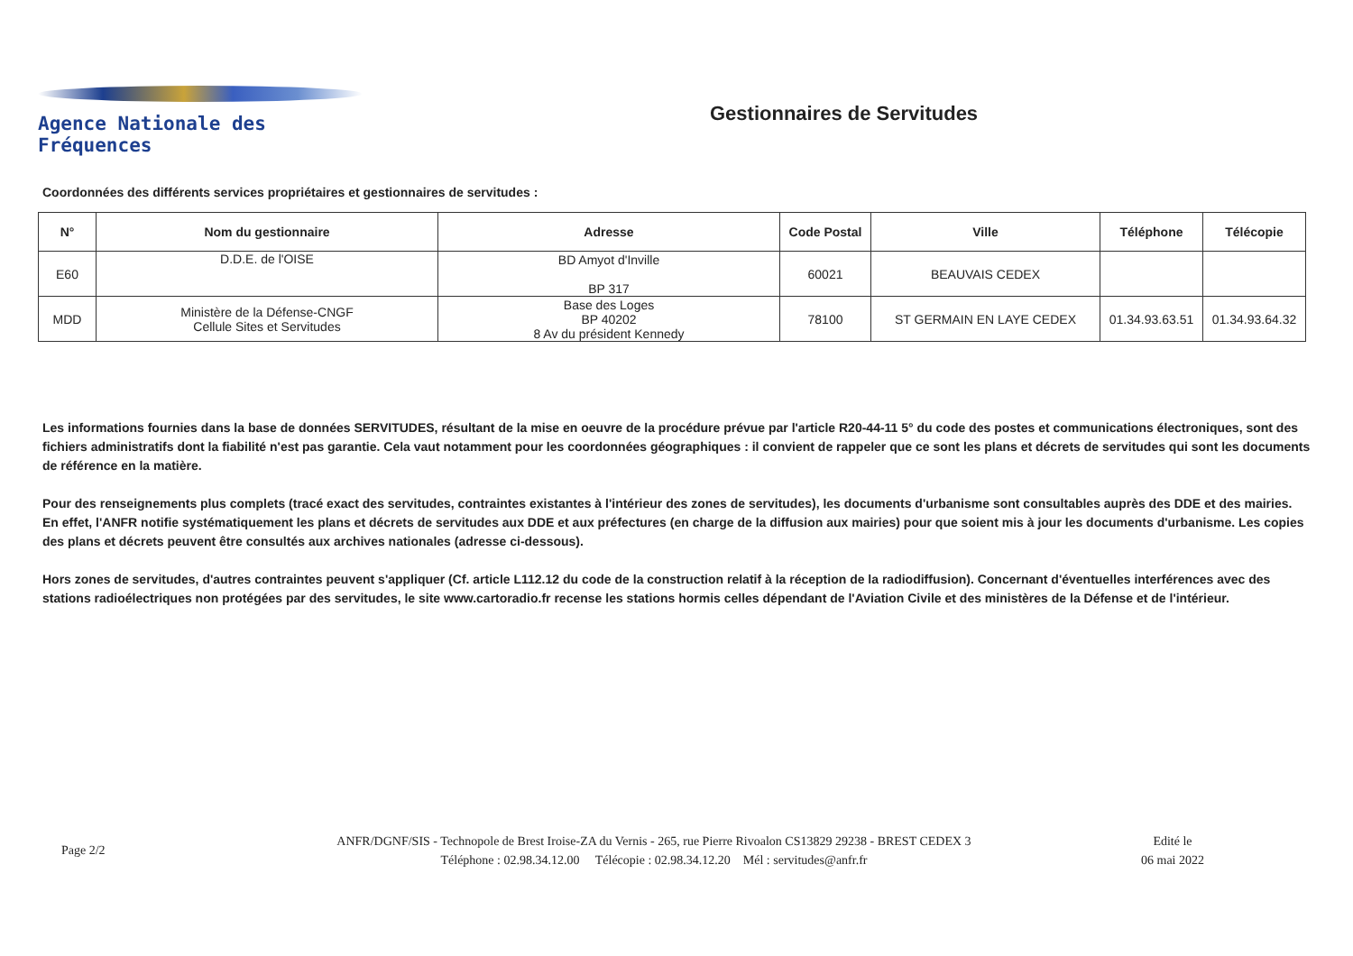Agence Nationale des Fréquences
Gestionnaires de Servitudes
Coordonnées des différents services propriétaires et gestionnaires de servitudes :
| N° | Nom du gestionnaire | Adresse | Code Postal | Ville | Téléphone | Télécopie |
| --- | --- | --- | --- | --- | --- | --- |
| E60 | D.D.E. de l'OISE | BD Amyot d'Inville BP 317 | 60021 | BEAUVAIS CEDEX | | |
| MDD | Ministère de la Défense-CNGF Cellule Sites et Servitudes | Base des Loges BP 40202 8 Av du président Kennedy | 78100 | ST GERMAIN EN LAYE CEDEX | 01.34.93.63.51 | 01.34.93.64.32 |
Les informations fournies dans la base de données SERVITUDES, résultant de la mise en oeuvre de la procédure prévue par l'article R20-44-11 5° du code des postes et communications électroniques, sont des fichiers administratifs dont la fiabilité n'est pas garantie. Cela vaut notamment pour les coordonnées géographiques : il convient de rappeler que ce sont les plans et décrets de servitudes qui sont les documents de référence en la matière.
Pour des renseignements plus complets (tracé exact des servitudes, contraintes existantes à l'intérieur des zones de servitudes), les documents d'urbanisme sont consultables auprès des DDE et des mairies. En effet, l'ANFR notifie systématiquement les plans et décrets de servitudes aux DDE et aux préfectures (en charge de la diffusion aux mairies) pour que soient mis à jour les documents d'urbanisme. Les copies des plans et décrets peuvent être consultés aux archives nationales (adresse ci-dessous).
Hors zones de servitudes, d'autres contraintes peuvent s'appliquer (Cf. article L112.12 du code de la construction relatif à la réception de la radiodiffusion). Concernant d'éventuelles interférences avec des stations radioélectriques non protégées par des servitudes, le site www.cartoradio.fr recense les stations hormis celles dépendant de l'Aviation Civile et des ministères de la Défense et de l'intérieur.
Page 2/2
ANFR/DGNF/SIS - Technopole de Brest Iroise-ZA du Vernis - 265, rue Pierre Rivoalon CS13829 29238 - BREST CEDEX 3
Téléphone : 02.98.34.12.00 Télécopie : 02.98.34.12.20 Mél : servitudes@anfr.fr
Edité le
06 mai 2022